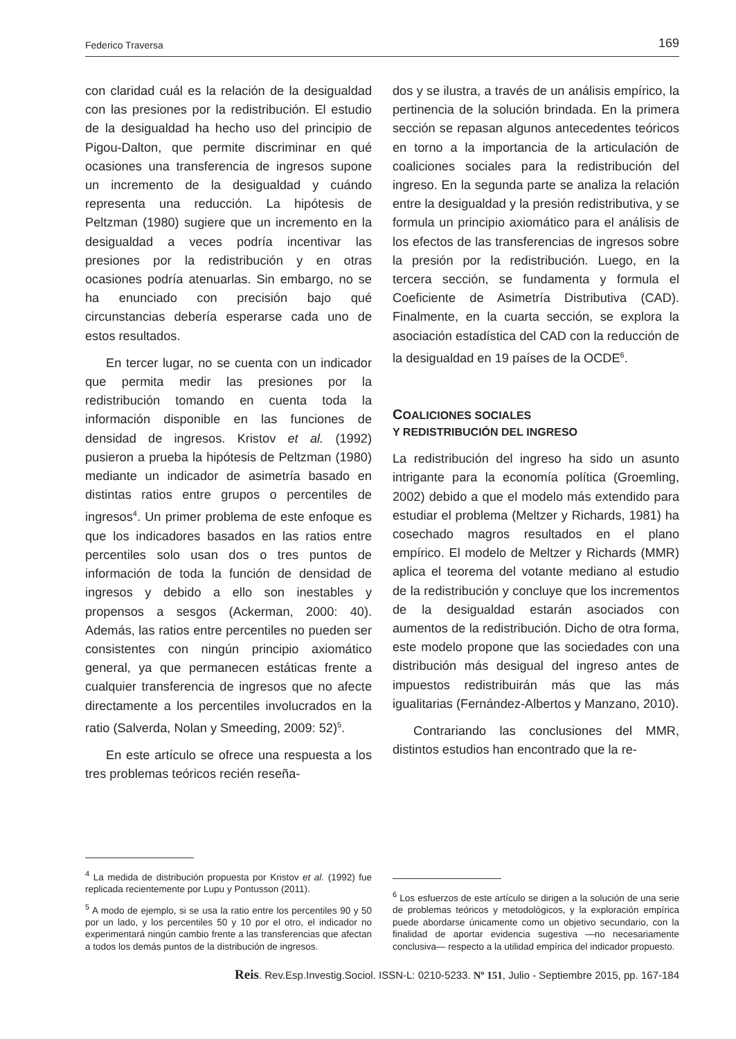Federico Traversa 169
con claridad cuál es la relación de la desigualdad con las presiones por la redistribución. El estudio de la desigualdad ha hecho uso del principio de Pigou-Dalton, que permite discriminar en qué ocasiones una transferencia de ingresos supone un incremento de la desigualdad y cuándo representa una reducción. La hipótesis de Peltzman (1980) sugiere que un incremento en la desigualdad a veces podría incentivar las presiones por la redistribución y en otras ocasiones podría atenuarlas. Sin embargo, no se ha enunciado con precisión bajo qué circunstancias debería esperarse cada uno de estos resultados.
En tercer lugar, no se cuenta con un indicador que permita medir las presiones por la redistribución tomando en cuenta toda la información disponible en las funciones de densidad de ingresos. Kristov et al. (1992) pusieron a prueba la hipótesis de Peltzman (1980) mediante un indicador de asimetría basado en distintas ratios entre grupos o percentiles de ingresos<sup>4</sup>. Un primer problema de este enfoque es que los indicadores basados en las ratios entre percentiles solo usan dos o tres puntos de información de toda la función de densidad de ingresos y debido a ello son inestables y propensos a sesgos (Ackerman, 2000: 40). Además, las ratios entre percentiles no pueden ser consistentes con ningún principio axiomático general, ya que permanecen estáticas frente a cualquier transferencia de ingresos que no afecte directamente a los percentiles involucrados en la ratio (Salverda, Nolan y Smeeding, 2009: 52)<sup>5</sup>.
En este artículo se ofrece una respuesta a los tres problemas teóricos recién reseña-
<sup>4</sup> La medida de distribución propuesta por Kristov et al. (1992) fue replicada recientemente por Lupu y Pontusson (2011).
<sup>5</sup> A modo de ejemplo, si se usa la ratio entre los percentiles 90 y 50 por un lado, y los percentiles 50 y 10 por el otro, el indicador no experimentará ningún cambio frente a las transferencias que afectan a todos los demás puntos de la distribución de ingresos.
dos y se ilustra, a través de un análisis empírico, la pertinencia de la solución brindada. En la primera sección se repasan algunos antecedentes teóricos en torno a la importancia de la articulación de coaliciones sociales para la redistribución del ingreso. En la segunda parte se analiza la relación entre la desigualdad y la presión redistributiva, y se formula un principio axiomático para el análisis de los efectos de las transferencias de ingresos sobre la presión por la redistribución. Luego, en la tercera sección, se fundamenta y formula el Coeficiente de Asimetría Distributiva (CAD). Finalmente, en la cuarta sección, se explora la asociación estadística del CAD con la reducción de la desigualdad en 19 países de la OCDE<sup>6</sup>.
COALICIONES SOCIALES
Y REDISTRIBUCIÓN DEL INGRESO
La redistribución del ingreso ha sido un asunto intrigante para la economía política (Groemling, 2002) debido a que el modelo más extendido para estudiar el problema (Meltzer y Richards, 1981) ha cosechado magros resultados en el plano empírico. El modelo de Meltzer y Richards (MMR) aplica el teorema del votante mediano al estudio de la redistribución y concluye que los incrementos de la desigualdad estarán asociados con aumentos de la redistribución. Dicho de otra forma, este modelo propone que las sociedades con una distribución más desigual del ingreso antes de impuestos redistribuirán más que las más igualitarias (Fernández-Albertos y Manzano, 2010).
Contrariando las conclusiones del MMR, distintos estudios han encontrado que la re-
<sup>6</sup> Los esfuerzos de este artículo se dirigen a la solución de una serie de problemas teóricos y metodológicos, y la exploración empírica puede abordarse únicamente como un objetivo secundario, con la finalidad de aportar evidencia sugestiva —no necesariamente conclusiva— respecto a la utilidad empírica del indicador propuesto.
Reis. Rev.Esp.Investig.Sociol. ISSN-L: 0210-5233. Nº 151, Julio - Septiembre 2015, pp. 167-184